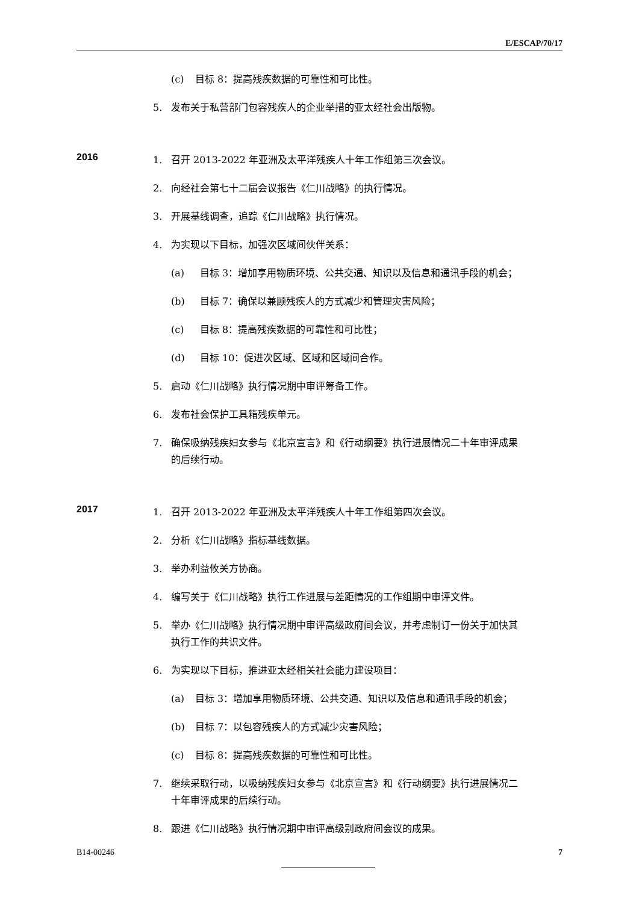E/ESCAP/70/17
(c) 目标 8：提高残疾数据的可靠性和可比性。
5. 发布关于私营部门包容残疾人的企业举措的亚太经社会出版物。
2016
1. 召开 2013-2022 年亚洲及太平洋残疾人十年工作组第三次会议。
2. 向经社会第七十二届会议报告《仁川战略》的执行情况。
3. 开展基线调查，追踪《仁川战略》执行情况。
4. 为实现以下目标，加强次区域间伙伴关系：
(a) 目标 3：增加享用物质环境、公共交通、知识以及信息和通讯手段的机会；
(b) 目标 7：确保以兼顾残疾人的方式减少和管理灾害风险；
(c) 目标 8：提高残疾数据的可靠性和可比性；
(d) 目标 10：促进次区域、区域和区域间合作。
5. 启动《仁川战略》执行情况期中审评筹备工作。
6. 发布社会保护工具箱残疾单元。
7. 确保吸纳残疾妇女参与《北京宣言》和《行动纲要》执行进展情况二十年审评成果的后续行动。
2017
1. 召开 2013-2022 年亚洲及太平洋残疾人十年工作组第四次会议。
2. 分析《仁川战略》指标基线数据。
3. 举办利益攸关方协商。
4. 编写关于《仁川战略》执行工作进展与差距情况的工作组期中审评文件。
5. 举办《仁川战略》执行情况期中审评高级政府间会议，并考虑制订一份关于加快其执行工作的共识文件。
6. 为实现以下目标，推进亚太经相关社会能力建设项目：
(a) 目标 3：增加享用物质环境、公共交通、知识以及信息和通讯手段的机会；
(b) 目标 7：以包容残疾人的方式减少灾害风险；
(c) 目标 8：提高残疾数据的可靠性和可比性。
7. 继续采取行动，以吸纳残疾妇女参与《北京宣言》和《行动纲要》执行进展情况二十年审评成果的后续行动。
8. 跟进《仁川战略》执行情况期中审评高级别政府间会议的成果。
B14-00246 7